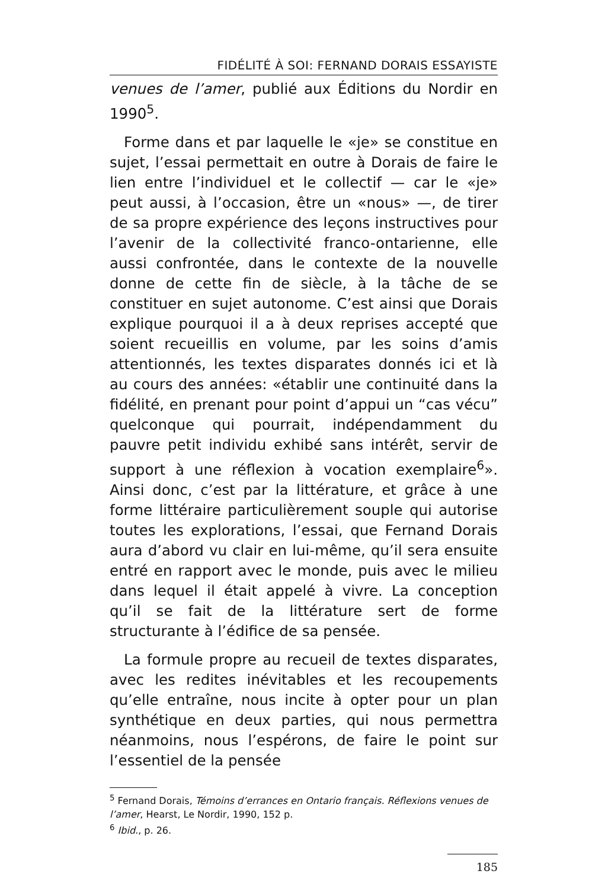FIDÉLITÉ À SOI: FERNAND DORAIS ESSAYISTE
venues de l’amer, publié aux Éditions du Nordir en 1990<sup>5</sup>.
Forme dans et par laquelle le «je» se constitue en sujet, l’essai permettait en outre à Dorais de faire le lien entre l’individuel et le collectif — car le «je» peut aussi, à l’occasion, être un «nous» —, de tirer de sa propre expérience des leçons instructives pour l’avenir de la collectivité franco-ontarienne, elle aussi confrontée, dans le contexte de la nouvelle donne de cette fin de siècle, à la tâche de se constituer en sujet autonome. C’est ainsi que Dorais explique pourquoi il a à deux reprises accepté que soient recueillis en volume, par les soins d’amis attentionnés, les textes disparates donnés ici et là au cours des années: «établir une continuité dans la fidélité, en prenant pour point d’appui un “cas vécu” quelconque qui pourrait, indépendamment du pauvre petit individu exhibé sans intérêt, servir de support à une réflexion à vocation exemplaire<sup>6</sup>». Ainsi donc, c’est par la littérature, et grâce à une forme littéraire particulièrement souple qui autorise toutes les explorations, l’essai, que Fernand Dorais aura d’abord vu clair en lui-même, qu’il sera ensuite entré en rapport avec le monde, puis avec le milieu dans lequel il était appelé à vivre. La conception qu’il se fait de la littérature sert de forme structurante à l’édifice de sa pensée.
La formule propre au recueil de textes disparates, avec les redites inévitables et les recoupements qu’elle entraîne, nous incite à opter pour un plan synthétique en deux parties, qui nous permettra néanmoins, nous l’espérons, de faire le point sur l’essentiel de la pensée
<sup>5</sup> Fernand Dorais, Témoins d’errances en Ontario français. Réflexions venues de l’amer, Hearst, Le Nordir, 1990, 152 p.
<sup>6</sup> Ibid., p. 26.
185